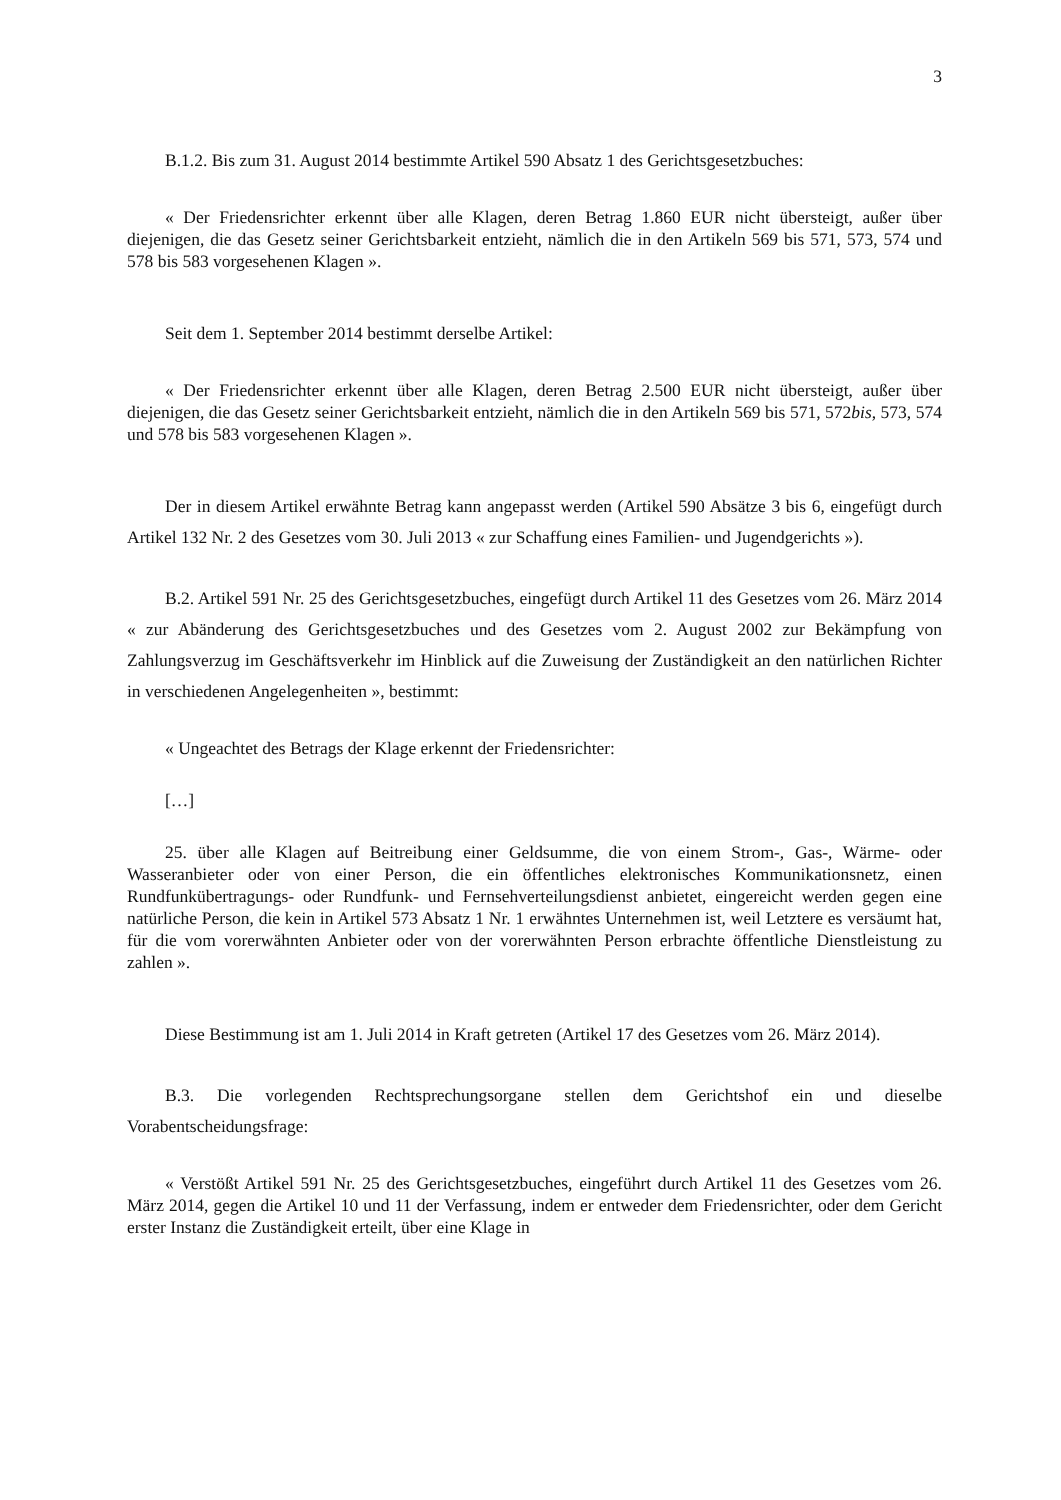3
B.1.2. Bis zum 31. August 2014 bestimmte Artikel 590 Absatz 1 des Gerichtsgesetzbuches:
« Der Friedensrichter erkennt über alle Klagen, deren Betrag 1.860 EUR nicht übersteigt, außer über diejenigen, die das Gesetz seiner Gerichtsbarkeit entzieht, nämlich die in den Artikeln 569 bis 571, 573, 574 und 578 bis 583 vorgesehenen Klagen ».
Seit dem 1. September 2014 bestimmt derselbe Artikel:
« Der Friedensrichter erkennt über alle Klagen, deren Betrag 2.500 EUR nicht übersteigt, außer über diejenigen, die das Gesetz seiner Gerichtsbarkeit entzieht, nämlich die in den Artikeln 569 bis 571, 572bis, 573, 574 und 578 bis 583 vorgesehenen Klagen ».
Der in diesem Artikel erwähnte Betrag kann angepasst werden (Artikel 590 Absätze 3 bis 6, eingefügt durch Artikel 132 Nr. 2 des Gesetzes vom 30. Juli 2013 « zur Schaffung eines Familien- und Jugendgerichts »).
B.2. Artikel 591 Nr. 25 des Gerichtsgesetzbuches, eingefügt durch Artikel 11 des Gesetzes vom 26. März 2014 « zur Abänderung des Gerichtsgesetzbuches und des Gesetzes vom 2. August 2002 zur Bekämpfung von Zahlungsverzug im Geschäftsverkehr im Hinblick auf die Zuweisung der Zuständigkeit an den natürlichen Richter in verschiedenen Angelegenheiten », bestimmt:
« Ungeachtet des Betrags der Klage erkennt der Friedensrichter:
[…]
25. über alle Klagen auf Beitreibung einer Geldsumme, die von einem Strom-, Gas-, Wärme- oder Wasseranbieter oder von einer Person, die ein öffentliches elektronisches Kommunikationsnetz, einen Rundfunkübertragungs- oder Rundfunk- und Fernsehverteilungsdienst anbietet, eingereicht werden gegen eine natürliche Person, die kein in Artikel 573 Absatz 1 Nr. 1 erwähntes Unternehmen ist, weil Letztere es versäumt hat, für die vom vorerwähnten Anbieter oder von der vorerwähnten Person erbrachte öffentliche Dienstleistung zu zahlen ».
Diese Bestimmung ist am 1. Juli 2014 in Kraft getreten (Artikel 17 des Gesetzes vom 26. März 2014).
B.3. Die vorlegenden Rechtsprechungsorgane stellen dem Gerichtshof ein und dieselbe Vorabentscheidungsfrage:
« Verstößt Artikel 591 Nr. 25 des Gerichtsgesetzbuches, eingeführt durch Artikel 11 des Gesetzes vom 26. März 2014, gegen die Artikel 10 und 11 der Verfassung, indem er entweder dem Friedensrichter, oder dem Gericht erster Instanz die Zuständigkeit erteilt, über eine Klage in